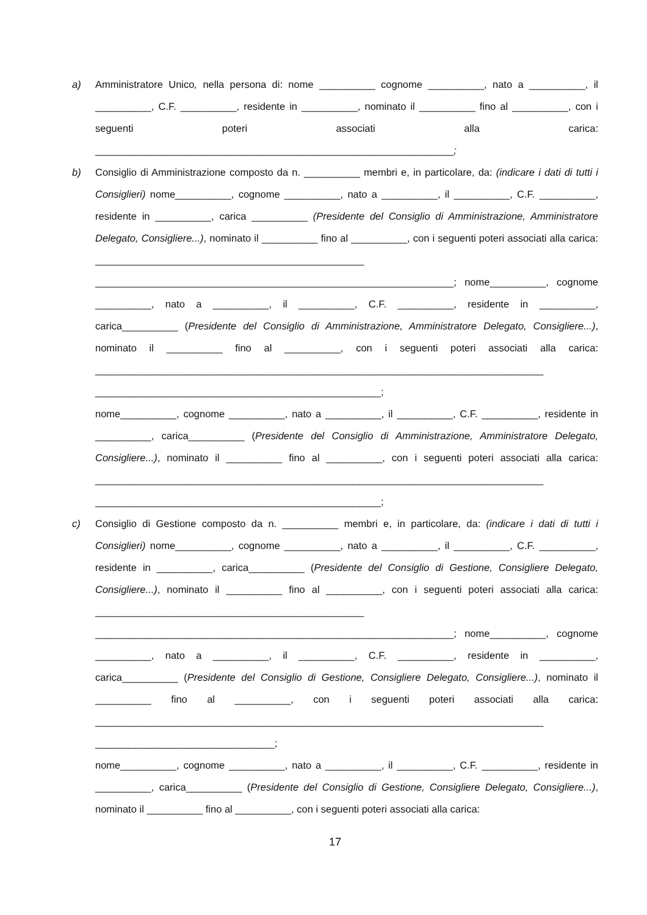a) Amministratore Unico, nella persona di: nome __________ cognome __________, nato a __________, il __________, C.F. __________, residente in __________, nominato il __________ fino al __________, con i seguenti poteri associati alla carica: ________________________________________________________________;
b) Consiglio di Amministrazione composto da n. __________ membri e, in particolare, da: (indicare i dati di tutti i Consiglieri) nome__________, cognome __________, nato a __________, il __________, C.F. __________, residente in __________, carica __________ (Presidente del Consiglio di Amministrazione, Amministratore Delegato, Consigliere...), nominato il __________ fino al __________, con i seguenti poteri associati alla carica: ________________________________________________ ________________________________________________________________; nome__________, cognome __________, nato a __________, il __________, C.F. __________, residente in __________, carica__________ (Presidente del Consiglio di Amministrazione, Amministratore Delegato, Consigliere...), nominato il __________ fino al __________, con i seguenti poteri associati alla carica: ________________________________________________________________________________ ___________________________________________________;
nome__________, cognome __________, nato a __________, il __________, C.F. __________, residente in __________, carica__________ (Presidente del Consiglio di Amministrazione, Amministratore Delegato, Consigliere...), nominato il __________ fino al __________, con i seguenti poteri associati alla carica: ________________________________________________________________________________ ___________________________________________________;
c) Consiglio di Gestione composto da n. __________ membri e, in particolare, da: (indicare i dati di tutti i Consiglieri) nome__________, cognome __________, nato a __________, il __________, C.F. __________, residente in __________, carica__________ (Presidente del Consiglio di Gestione, Consigliere Delegato, Consigliere...), nominato il __________ fino al __________, con i seguenti poteri associati alla carica: ________________________________________________ ________________________________________________________________; nome__________, cognome __________, nato a __________, il __________, C.F. __________, residente in __________, carica__________ (Presidente del Consiglio di Gestione, Consigliere Delegato, Consigliere...), nominato il __________ fino al __________, con i seguenti poteri associati alla carica: ________________________________________________________________________________ ________________________________;
nome__________, cognome __________, nato a __________, il __________, C.F. __________, residente in __________, carica__________ (Presidente del Consiglio di Gestione, Consigliere Delegato, Consigliere...), nominato il __________ fino al __________, con i seguenti poteri associati alla carica:
17